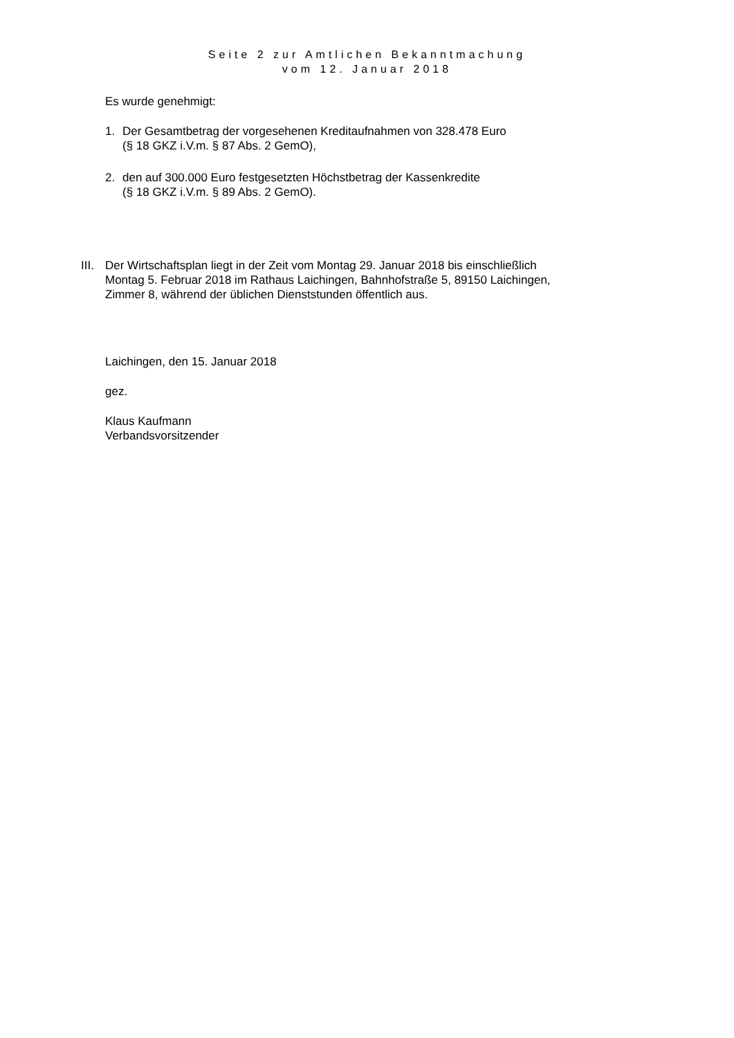Seite 2 zur Amtlichen Bekanntmachung
vom 12. Januar 2018
Es wurde genehmigt:
1. Der Gesamtbetrag der vorgesehenen Kreditaufnahmen von 328.478 Euro
(§ 18 GKZ i.V.m. § 87 Abs. 2 GemO),
2. den auf 300.000 Euro festgesetzten Höchstbetrag der Kassenkredite
(§ 18 GKZ i.V.m. § 89 Abs. 2 GemO).
III. Der Wirtschaftsplan liegt in der Zeit vom Montag 29. Januar 2018 bis einschließlich
Montag 5. Februar 2018 im Rathaus Laichingen, Bahnhofstraße 5, 89150 Laichingen,
Zimmer 8, während der üblichen Dienststunden öffentlich aus.
Laichingen, den 15. Januar 2018
gez.
Klaus Kaufmann
Verbandsvorsitzender